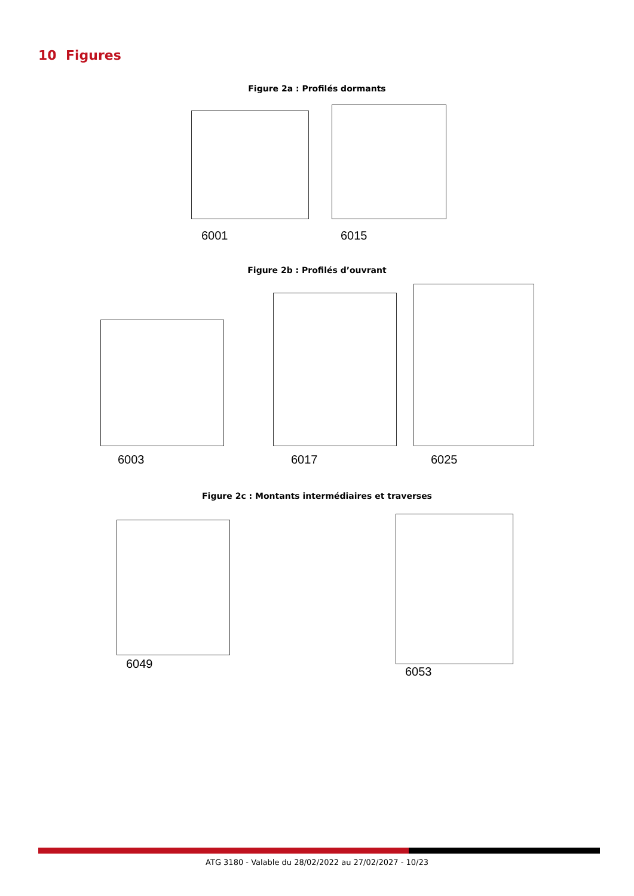10 Figures
Figure 2a : Profilés dormants
6001 6015
Figure 2b : Profilés d’ouvrant
6003 6017 6025
Figure 2c : Montants intermédiaires et traverses
6049
6053
ATG 3180 - Valable du 28/02/2022 au 27/02/2027 - 10/23